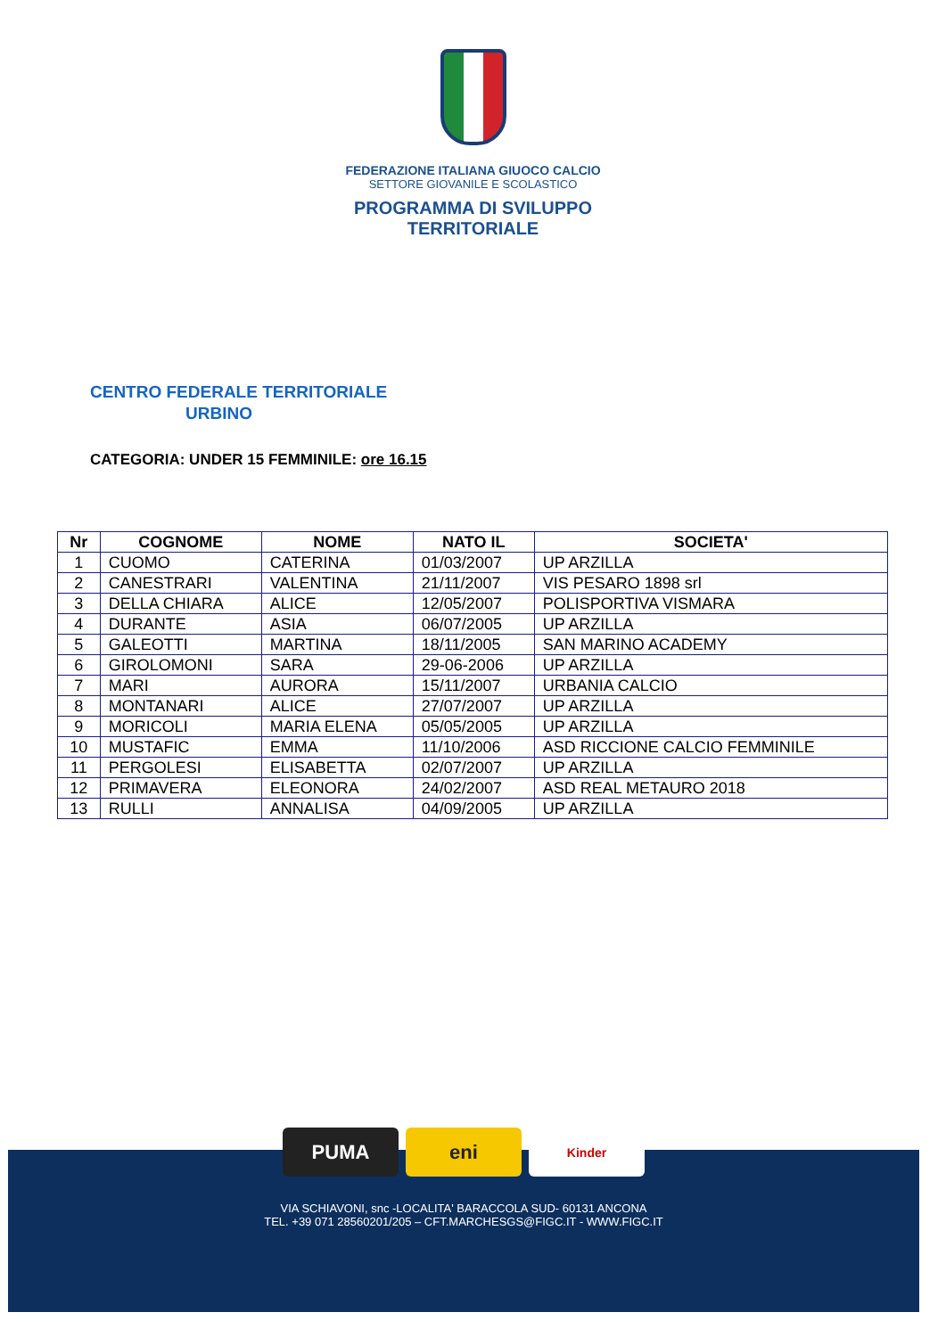FEDERAZIONE ITALIANA GIUOCO CALCIO
SETTORE GIOVANILE E SCOLASTICO
PROGRAMMA DI SVILUPPO
TERRITORIALE
CENTRO FEDERALE TERRITORIALE
URBINO
CATEGORIA: UNDER 15 FEMMINILE: ore 16.15
| Nr | COGNOME | NOME | NATO IL | SOCIETA' |
| --- | --- | --- | --- | --- |
| 1 | CUOMO | CATERINA | 01/03/2007 | UP ARZILLA |
| 2 | CANESTRARI | VALENTINA | 21/11/2007 | VIS PESARO 1898 srl |
| 3 | DELLA CHIARA | ALICE | 12/05/2007 | POLISPORTIVA VISMARA |
| 4 | DURANTE | ASIA | 06/07/2005 | UP ARZILLA |
| 5 | GALEOTTI | MARTINA | 18/11/2005 | SAN MARINO ACADEMY |
| 6 | GIROLOMONI | SARA | 29-06-2006 | UP ARZILLA |
| 7 | MARI | AURORA | 15/11/2007 | URBANIA CALCIO |
| 8 | MONTANARI | ALICE | 27/07/2007 | UP ARZILLA |
| 9 | MORICOLI | MARIA ELENA | 05/05/2005 | UP ARZILLA |
| 10 | MUSTAFIC | EMMA | 11/10/2006 | ASD RICCIONE CALCIO FEMMINILE |
| 11 | PERGOLESI | ELISABETTA | 02/07/2007 | UP ARZILLA |
| 12 | PRIMAVERA | ELEONORA | 24/02/2007 | ASD REAL METAURO 2018 |
| 13 | RULLI | ANNALISA | 04/09/2005 | UP ARZILLA |
PUMA eni
Kinder
VIA SCHIAVONI, snc -LOCALITA' BARACCOLA SUD- 60131 ANCONA
TEL. +39 071 28560201/205 – CFT.MARCHESGS@FIGC.IT - WWW.FIGC.IT